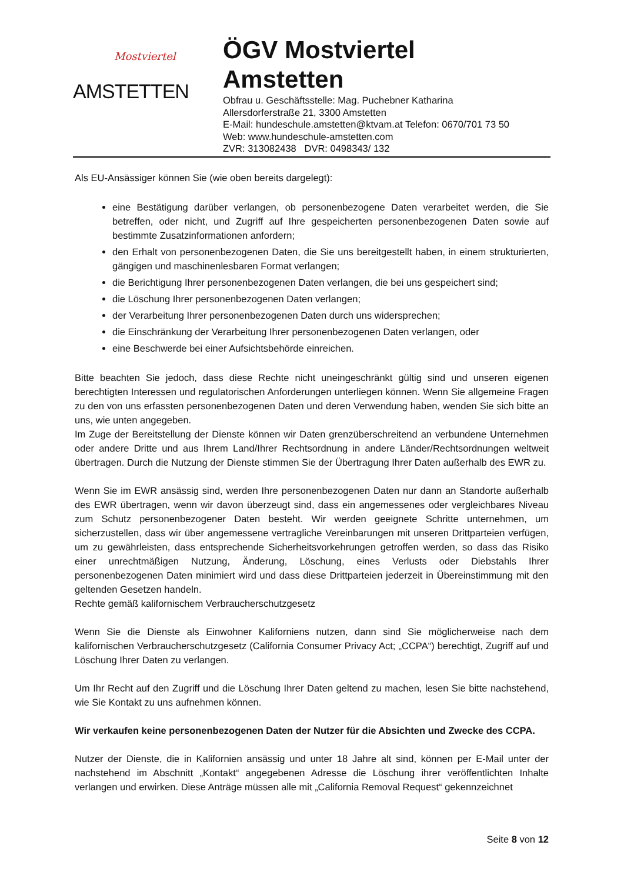Mostviertel
AMSTETTEN
ÖGV Mostviertel
Amstetten
Obfrau u. Geschäftsstelle: Mag. Puchebner Katharina
Allersdorferstraße 21, 3300 Amstetten
E-Mail: hundeschule.amstetten@ktvam.at Telefon: 0670/701 73 50
Web: www.hundeschule-amstetten.com
ZVR: 313082438 DVR: 0498343/ 132
Als EU-Ansässiger können Sie (wie oben bereits dargelegt):
eine Bestätigung darüber verlangen, ob personenbezogene Daten verarbeitet werden, die Sie betreffen, oder nicht, und Zugriff auf Ihre gespeicherten personenbezogenen Daten sowie auf bestimmte Zusatzinformationen anfordern;
den Erhalt von personenbezogenen Daten, die Sie uns bereitgestellt haben, in einem strukturierten, gängigen und maschinenlesbaren Format verlangen;
die Berichtigung Ihrer personenbezogenen Daten verlangen, die bei uns gespeichert sind;
die Löschung Ihrer personenbezogenen Daten verlangen;
der Verarbeitung Ihrer personenbezogenen Daten durch uns widersprechen;
die Einschränkung der Verarbeitung Ihrer personenbezogenen Daten verlangen, oder
eine Beschwerde bei einer Aufsichtsbehörde einreichen.
Bitte beachten Sie jedoch, dass diese Rechte nicht uneingeschränkt gültig sind und unseren eigenen berechtigten Interessen und regulatorischen Anforderungen unterliegen können. Wenn Sie allgemeine Fragen zu den von uns erfassten personenbezogenen Daten und deren Verwendung haben, wenden Sie sich bitte an uns, wie unten angegeben.
Im Zuge der Bereitstellung der Dienste können wir Daten grenzüberschreitend an verbundene Unternehmen oder andere Dritte und aus Ihrem Land/Ihrer Rechtsordnung in andere Länder/Rechtsordnungen weltweit übertragen. Durch die Nutzung der Dienste stimmen Sie der Übertragung Ihrer Daten außerhalb des EWR zu.
Wenn Sie im EWR ansässig sind, werden Ihre personenbezogenen Daten nur dann an Standorte außerhalb des EWR übertragen, wenn wir davon überzeugt sind, dass ein angemessenes oder vergleichbares Niveau zum Schutz personenbezogener Daten besteht. Wir werden geeignete Schritte unternehmen, um sicherzustellen, dass wir über angemessene vertragliche Vereinbarungen mit unseren Drittparteien verfügen, um zu gewährleisten, dass entsprechende Sicherheitsvorkehrungen getroffen werden, so dass das Risiko einer unrechtmäßigen Nutzung, Änderung, Löschung, eines Verlusts oder Diebstahls Ihrer personenbezogenen Daten minimiert wird und dass diese Drittparteien jederzeit in Übereinstimmung mit den geltenden Gesetzen handeln.
Rechte gemäß kalifornischem Verbraucherschutzgesetz
Wenn Sie die Dienste als Einwohner Kaliforniens nutzen, dann sind Sie möglicherweise nach dem kalifornischen Verbraucherschutzgesetz (California Consumer Privacy Act; „CCPA“) berechtigt, Zugriff auf und Löschung Ihrer Daten zu verlangen.
Um Ihr Recht auf den Zugriff und die Löschung Ihrer Daten geltend zu machen, lesen Sie bitte nachstehend, wie Sie Kontakt zu uns aufnehmen können.
Wir verkaufen keine personenbezogenen Daten der Nutzer für die Absichten und Zwecke des CCPA.
Nutzer der Dienste, die in Kalifornien ansässig und unter 18 Jahre alt sind, können per E-Mail unter der nachstehend im Abschnitt „Kontakt“ angegebenen Adresse die Löschung ihrer veröffentlichten Inhalte verlangen und erwirken. Diese Anträge müssen alle mit „California Removal Request“ gekennzeichnet
Seite 8 von 12